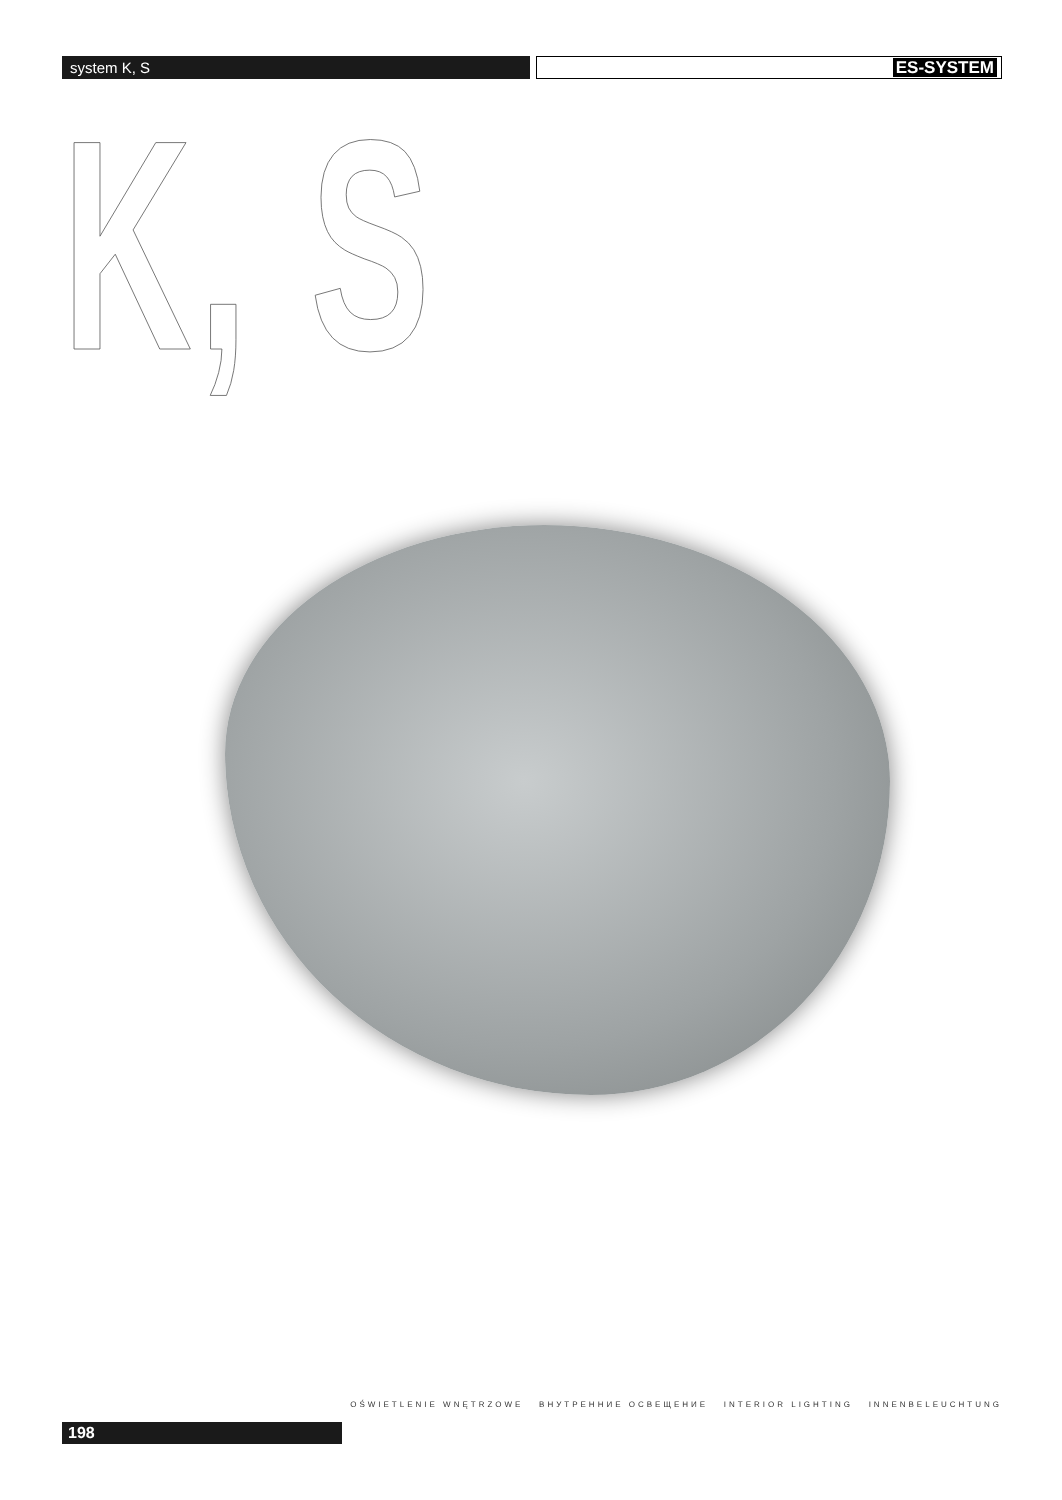system K, S
ES-SYSTEM
K, S
OŚWIETLENIE WNĘTRZOWE ВНУТРЕННИЕ ОСВЕЩЕНИЕ INTERIOR LIGHTING INNENBELEUCHTUNG
198